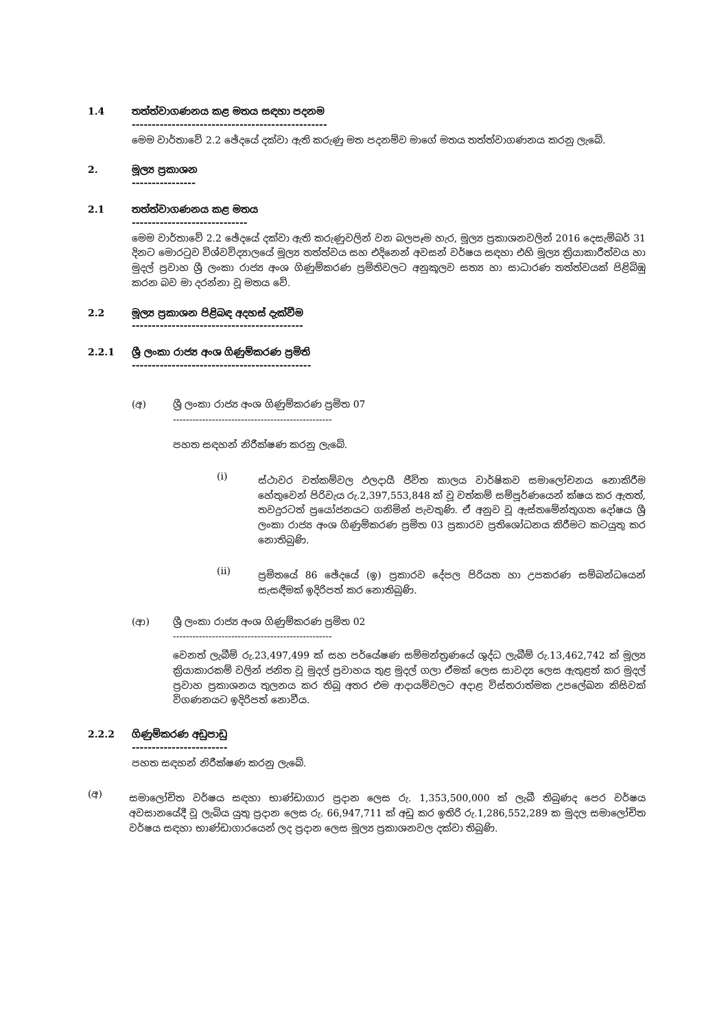1.4 තත්ත්වාගණනය කළ මතය සඳහා පදනම
-------------------------------------------------
මෙම වාර්තාවේ 2.2 ඡේදයේ දක්වා ඇති කරුණු මත පදනම්ව මාගේ මතය තත්ත්වාගණනය කරනු ලැබේ.
2. මූල්‍ය ප්‍රකාශන
----------------
2.1 තත්ත්වාගණනය කළ මතය
-----------------------------
මෙම වාර්තාවේ 2.2 ඡේදයේ දක්වා ඇති කරුණුවලින් වන බලපෑම හැර, මූල්‍ය ප්‍රකාශනවලින් 2016 දෙසැම්බර් 31 දිනට මොරටුව විශ්වවිද්‍යාලයේ මූල්‍ය තත්ත්වය සහ එදිනෙන් අවසන් වර්ෂය සඳහා එහි මූල්‍ය ක්‍රියාකාරීත්වය හා මුදල් ප්‍රවාහ ශ්‍රී ලංකා රාජ්‍ය අංශ ගිණුම්කරණ ප්‍රමිතිවලට අනුකූලව සත්‍ය හා සාධාරණ තත්ත්වයක් පිළිබිඹු කරන බව මා දරන්නා වූ මතය වේ.
2.2 මූල්‍ය ප්‍රකාශන පිළිබඳ අදහස් දැක්වීම
-------------------------------------------
2.2.1 ශ්‍රී ලංකා රාජ්‍ය අංශ ගිණුම්කරණ ප්‍රමිති
---------------------------------------------
(අ) ශ්‍රී ලංකා රාජ්‍ය අංශ ගිණුම්කරණ ප්‍රමිත 07
-------------------------------------------------
පහත සඳහන් නිරීක්ෂණ කරනු ලැබේ.
(i)
ස්ථාවර වත්කම්වල ඵලදායී ජීවිත කාලය වාර්ෂිකව සමාලෝචනය නොකිරීම හේතුවෙන් පිරිවැය රු.2,397,553,848 ක් වූ වත්කම් සම්පූර්ණයෙන් ක්ෂය කර ඇතත්, තවදුරටත් ප්‍රයෝජනයට ගනිමින් පැවතුණි. ඒ අනුව වූ ඇස්තමේන්තුගත දෝෂය ශ්‍රී ලංකා රාජ්‍ය අංශ ගිණුම්කරණ ප්‍රමිත 03 ප්‍රකාරව ප්‍රතිශෝධනය කිරීමට කටයුතු කර නොතිබුණි.
(ii)
ප්‍රමිතයේ 86 ඡේදයේ (ඉ) ප්‍රකාරව දේපල පිරියත හා උපකරණ සම්බන්ධයෙන් සැසඳීමක් ඉදිරිපත් කර නොතිබුණි.
(ආ) ශ්‍රී ලංකා රාජ්‍ය අංශ ගිණුම්කරණ ප්‍රමිත 02
-------------------------------------------------
වෙනත් ලැබීම් රු.23,497,499 ක් සහ පර්යේෂණ සම්මන්ත්‍රණයේ ශුද්ධ ලැබීම් රු.13,462,742 ක් මූල්‍ය ක්‍රියාකාරකම් වලින් ජනිත වූ මුදල් ප්‍රවාහය තුළ මුදල් ගලා ඒමක් ලෙස සාවද්‍ය ලෙස ඇතුළත් කර මුදල් ප්‍රවාහ ප්‍රකාශනය තුලනය කර තිබූ අතර එම ආදායම්වලට අදාළ විස්තරාත්මක උපලේඛන කිසිවක් විගණනයට ඉදිරිපත් නොවීය.
2.2.2 ගිණුම්කරණ අඩුපාඩු
------------------------
පහත සඳහන් නිරීක්ෂණ කරනු ලැබේ.
(අ)
සමාලෝචිත වර්ෂය සඳහා භාණ්ඩාගාර ප්‍රදාන ලෙස රු. 1,353,500,000 ක් ලැබී තිබුණද පෙර වර්ෂය අවසානයේදී වූ ලැබිය යුතු ප්‍රදාන ලෙස රු. 66,947,711 ක් අඩු කර ඉතිරි රු.1,286,552,289 ක මුදල සමාලෝචිත වර්ෂය සඳහා භාණ්ඩාගාරයෙන් ලද ප්‍රදාන ලෙස මූල්‍ය ප්‍රකාශනවල දක්වා තිබුණි.